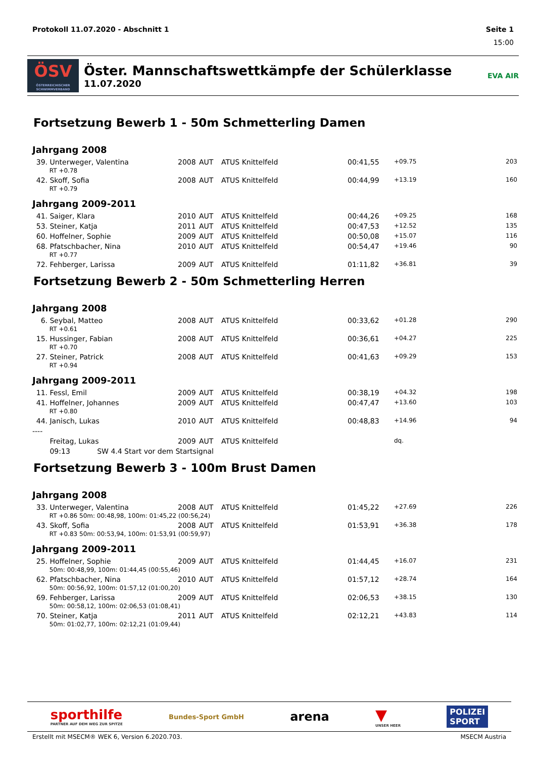Protokoll 11.07.2020 - Abschnitt 1 Seite 1
15:00
ÖSV
ÖSTERREICHISCHER SCHWIMMVERBAND
Öster. Mannschaftswettkämpfe der Schülerklasse
11.07.2020
EVA AIR
Fortsetzung Bewerb 1 - 50m Schmetterling Damen
Jahrgang 2008
| 39. | Unterweger, Valentina | 2008 | AUT | ATUS Knittelfeld | 00:41,55 | +09.75 | 203 |
| | RT +0.78 | | | | | | |
| 42. | Skoff, Sofia | 2008 | AUT | ATUS Knittelfeld | 00:44,99 | +13.19 | 160 |
| | RT +0.79 | | | | | | |
Jahrgang 2009-2011
| 41. | Saiger, Klara | 2010 | AUT | ATUS Knittelfeld | 00:44,26 | +09.25 | 168 |
| 53. | Steiner, Katja | 2011 | AUT | ATUS Knittelfeld | 00:47,53 | +12.52 | 135 |
| 60. | Hoffelner, Sophie | 2009 | AUT | ATUS Knittelfeld | 00:50,08 | +15.07 | 116 |
| 68. | Pfatschbacher, Nina | 2010 | AUT | ATUS Knittelfeld | 00:54,47 | +19.46 | 90 |
| | RT +0.77 | | | | | | |
| 72. | Fehberger, Larissa | 2009 | AUT | ATUS Knittelfeld | 01:11,82 | +36.81 | 39 |
Fortsetzung Bewerb 2 - 50m Schmetterling Herren
Jahrgang 2008
| 6. | Seybal, Matteo | 2008 | AUT | ATUS Knittelfeld | 00:33,62 | +01.28 | 290 |
| | RT +0.61 | | | | | | |
| 15. | Hussinger, Fabian | 2008 | AUT | ATUS Knittelfeld | 00:36,61 | +04.27 | 225 |
| | RT +0.70 | | | | | | |
| 27. | Steiner, Patrick | 2008 | AUT | ATUS Knittelfeld | 00:41,63 | +09.29 | 153 |
| | RT +0.94 | | | | | | |
Jahrgang 2009-2011
| 11. | Fessl, Emil | 2009 | AUT | ATUS Knittelfeld | 00:38,19 | +04.32 | 198 |
| 41. | Hoffelner, Johannes | 2009 | AUT | ATUS Knittelfeld | 00:47,47 | +13.60 | 103 |
| | RT +0.80 | | | | | | |
| 44. | Janisch, Lukas | 2010 | AUT | ATUS Knittelfeld | 00:48,83 | +14.96 | 94 |
| ---- | | | | | | | |
| | Freitag, Lukas | 2009 | AUT | ATUS Knittelfeld | | dq. | |
| | 09:13 SW 4.4 Start vor dem Startsignal | | | | | | |
Fortsetzung Bewerb 3 - 100m Brust Damen
Jahrgang 2008
| 33. | Unterweger, Valentina | 2008 | AUT | ATUS Knittelfeld | 01:45,22 | +27.69 | 226 |
| | RT +0.86 50m: 00:48,98, 100m: 01:45,22 (00:56,24) | | | | | | |
| 43. | Skoff, Sofia | 2008 | AUT | ATUS Knittelfeld | 01:53,91 | +36.38 | 178 |
| | RT +0.83 50m: 00:53,94, 100m: 01:53,91 (00:59,97) | | | | | | |
Jahrgang 2009-2011
| 25. | Hoffelner, Sophie | 2009 | AUT | ATUS Knittelfeld | 01:44,45 | +16.07 | 231 |
| | 50m: 00:48,99, 100m: 01:44,45 (00:55,46) | | | | | | |
| 62. | Pfatschbacher, Nina | 2010 | AUT | ATUS Knittelfeld | 01:57,12 | +28.74 | 164 |
| | 50m: 00:56,92, 100m: 01:57,12 (01:00,20) | | | | | | |
| 69. | Fehberger, Larissa | 2009 | AUT | ATUS Knittelfeld | 02:06,53 | +38.15 | 130 |
| | 50m: 00:58,12, 100m: 02:06,53 (01:08,41) | | | | | | |
| 70. | Steiner, Katja | 2011 | AUT | ATUS Knittelfeld | 02:12,21 | +43.83 | 114 |
| | 50m: 01:02,77, 100m: 02:12,21 (01:09,44) | | | | | | |
sporthilfe
PARTNER AUF DEM WEG ZUR SPITZE
Bundes-Sport GmbH
arena
▼
UNSER HEER
POLIZEI
SPORT
Erstellt mit MSECM® WEK 6, Version 6.2020.703. MSECM Austria